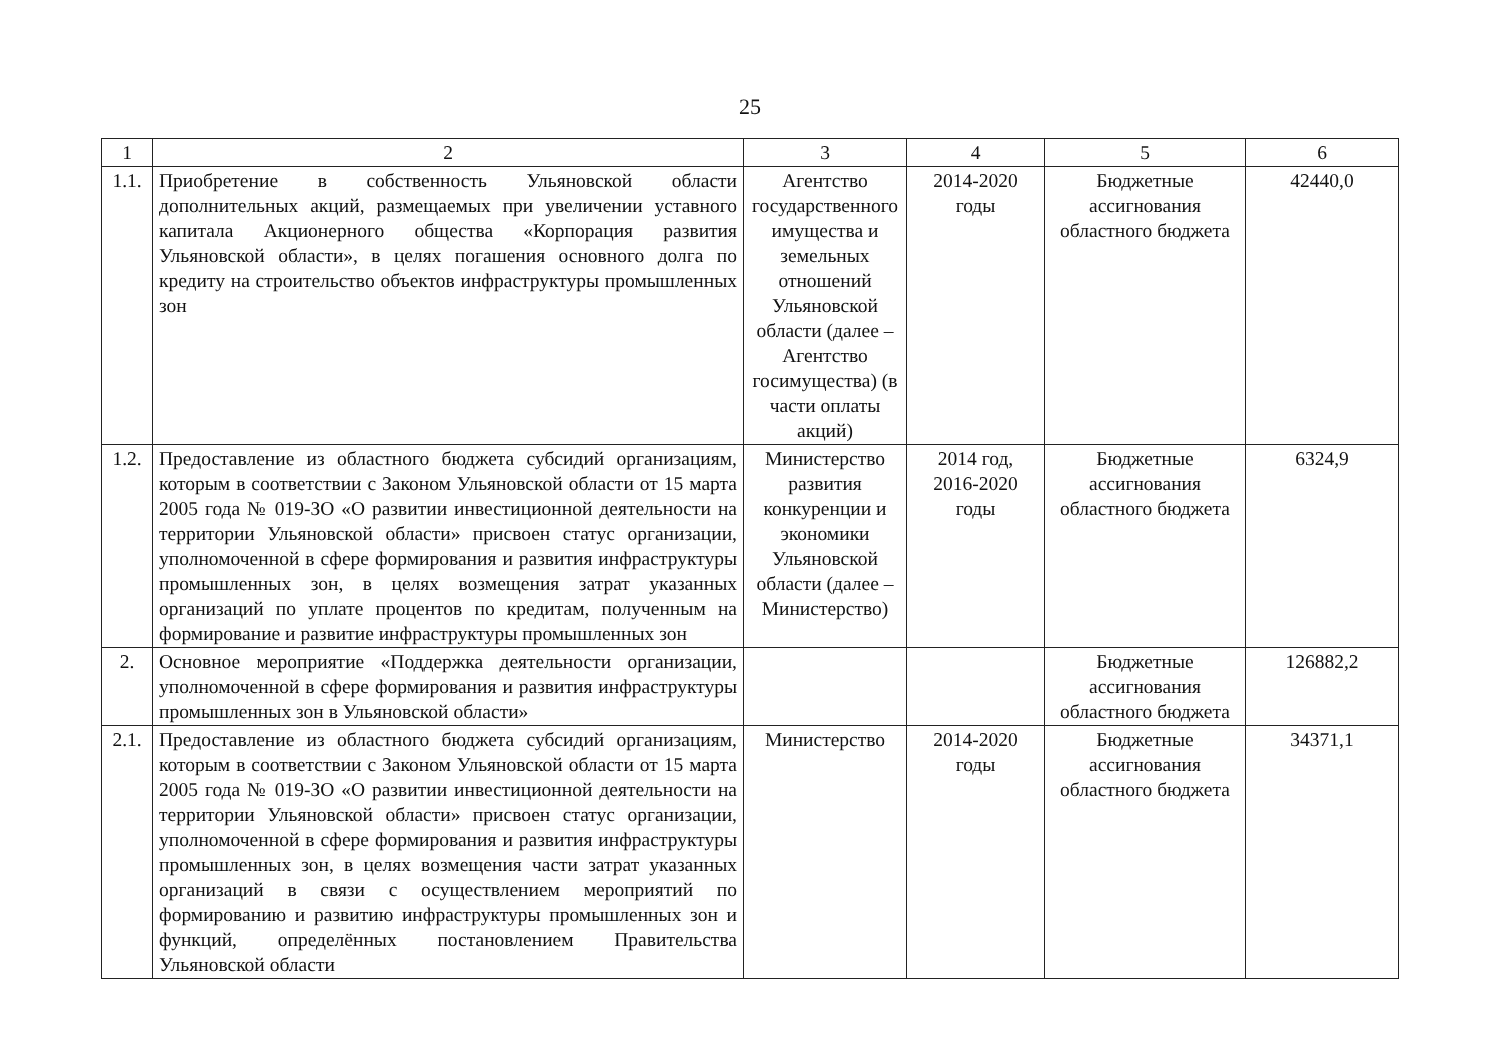25
| 1 | 2 | 3 | 4 | 5 | 6 |
| 1.1. | Приобретение в собственность Ульяновской области дополнительных акций, размещаемых при увеличении уставного капитала Акционерного общества «Корпорация развития Ульяновской области», в целях погашения основного долга по кредиту на строительство объектов инфраструктуры промышленных зон | Агентство государственного имущества и земельных отношений Ульяновской области (далее – Агентство госимущества) (в части оплаты акций) | 2014-2020 годы | Бюджетные ассигнования областного бюджета | 42440,0 |
| 1.2. | Предоставление из областного бюджета субсидий организациям, которым в соответствии с Законом Ульяновской области от 15 марта 2005 года № 019-ЗО «О развитии инвестиционной деятельности на территории Ульяновской области» присвоен статус организации, уполномоченной в сфере формирования и развития инфраструктуры промышленных зон, в целях возмещения затрат указанных организаций по уплате процентов по кредитам, полученным на формирование и развитие инфраструктуры промышленных зон | Министерство развития конкуренции и экономики Ульяновской области (далее – Министерство) | 2014 год, 2016-2020 годы | Бюджетные ассигнования областного бюджета | 6324,9 |
| 2. | Основное мероприятие «Поддержка деятельности организации, уполномоченной в сфере формирования и развития инфраструктуры промышленных зон в Ульяновской области» | | | Бюджетные ассигнования областного бюджета | 126882,2 |
| 2.1. | Предоставление из областного бюджета субсидий организациям, которым в соответствии с Законом Ульяновской области от 15 марта 2005 года № 019-ЗО «О развитии инвестиционной деятельности на территории Ульяновской области» присвоен статус организации, уполномоченной в сфере формирования и развития инфраструктуры промышленных зон, в целях возмещения части затрат указанных организаций в связи с осуществлением мероприятий по формированию и развитию инфраструктуры промышленных зон и функций, определённых постановлением Правительства Ульяновской области | Министерство | 2014-2020 годы | Бюджетные ассигнования областного бюджета | 34371,1 |